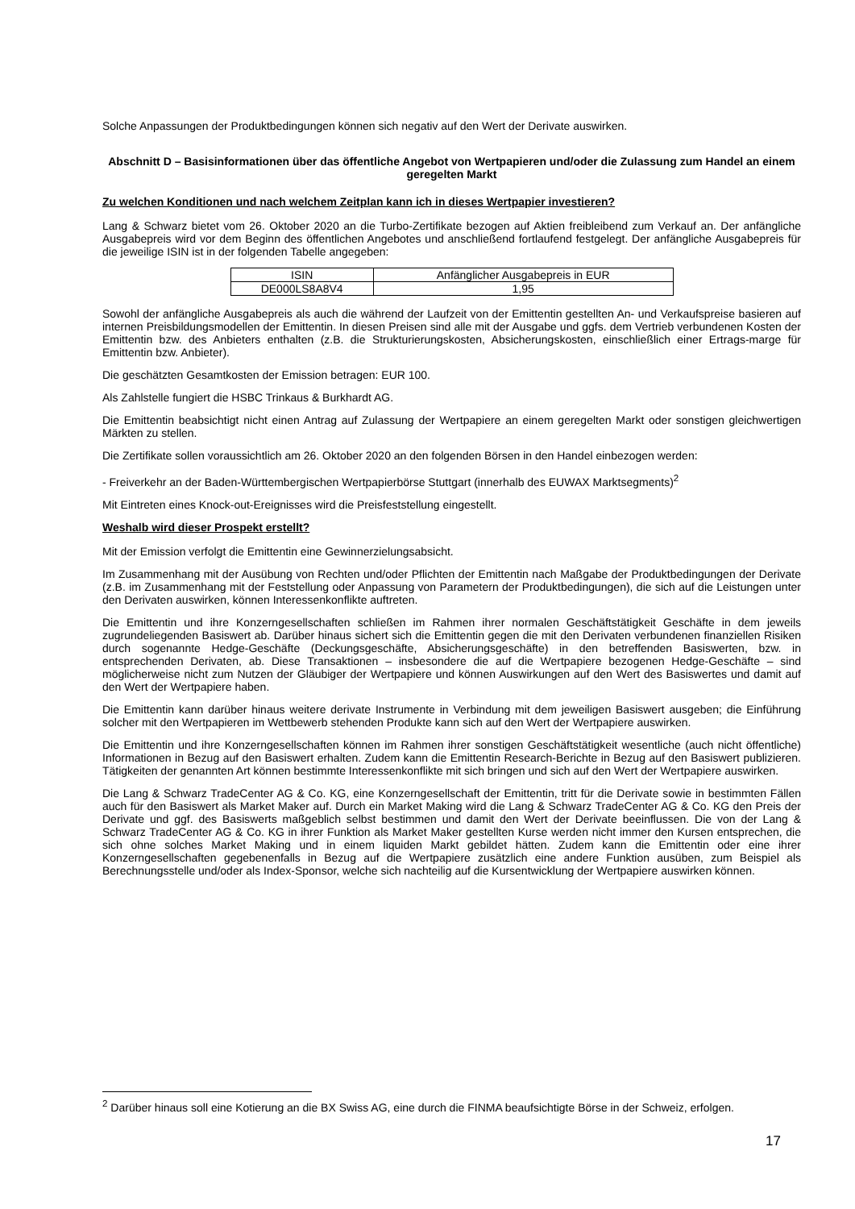Solche Anpassungen der Produktbedingungen können sich negativ auf den Wert der Derivate auswirken.
Abschnitt D – Basisinformationen über das öffentliche Angebot von Wertpapieren und/oder die Zulassung zum Handel an einem geregelten Markt
Zu welchen Konditionen und nach welchem Zeitplan kann ich in dieses Wertpapier investieren?
Lang & Schwarz bietet vom 26. Oktober 2020 an die Turbo-Zertifikate bezogen auf Aktien freibleibend zum Verkauf an. Der anfängliche Ausgabepreis wird vor dem Beginn des öffentlichen Angebotes und anschließend fortlaufend festgelegt. Der anfängliche Ausgabepreis für die jeweilige ISIN ist in der folgenden Tabelle angegeben:
| ISIN | Anfänglicher Ausgabepreis in EUR |
| DE000LS8A8V4 | 1,95 |
Sowohl der anfängliche Ausgabepreis als auch die während der Laufzeit von der Emittentin gestellten An- und Verkaufspreise basieren auf internen Preisbildungsmodellen der Emittentin. In diesen Preisen sind alle mit der Ausgabe und ggfs. dem Vertrieb verbundenen Kosten der Emittentin bzw. des Anbieters enthalten (z.B. die Strukturierungskosten, Absicherungskosten, einschließlich einer Ertrags-marge für Emittentin bzw. Anbieter).
Die geschätzten Gesamtkosten der Emission betragen: EUR 100.
Als Zahlstelle fungiert die HSBC Trinkaus & Burkhardt AG.
Die Emittentin beabsichtigt nicht einen Antrag auf Zulassung der Wertpapiere an einem geregelten Markt oder sonstigen gleichwertigen Märkten zu stellen.
Die Zertifikate sollen voraussichtlich am 26. Oktober 2020 an den folgenden Börsen in den Handel einbezogen werden:
- Freiverkehr an der Baden-Württembergischen Wertpapierbörse Stuttgart (innerhalb des EUWAX Marktsegments)<sup>2</sup>
Mit Eintreten eines Knock-out-Ereignisses wird die Preisfeststellung eingestellt.
Weshalb wird dieser Prospekt erstellt?
Mit der Emission verfolgt die Emittentin eine Gewinnerzielungsabsicht.
Im Zusammenhang mit der Ausübung von Rechten und/oder Pflichten der Emittentin nach Maßgabe der Produktbedingungen der Derivate (z.B. im Zusammenhang mit der Feststellung oder Anpassung von Parametern der Produktbedingungen), die sich auf die Leistungen unter den Derivaten auswirken, können Interessenkonflikte auftreten.
Die Emittentin und ihre Konzerngesellschaften schließen im Rahmen ihrer normalen Geschäftstätigkeit Geschäfte in dem jeweils zugrundeliegenden Basiswert ab. Darüber hinaus sichert sich die Emittentin gegen die mit den Derivaten verbundenen finanziellen Risiken durch sogenannte Hedge-Geschäfte (Deckungsgeschäfte, Absicherungsgeschäfte) in den betreffenden Basiswerten, bzw. in entsprechenden Derivaten, ab. Diese Transaktionen – insbesondere die auf die Wertpapiere bezogenen Hedge-Geschäfte – sind möglicherweise nicht zum Nutzen der Gläubiger der Wertpapiere und können Auswirkungen auf den Wert des Basiswertes und damit auf den Wert der Wertpapiere haben.
Die Emittentin kann darüber hinaus weitere derivate Instrumente in Verbindung mit dem jeweiligen Basiswert ausgeben; die Einführung solcher mit den Wertpapieren im Wettbewerb stehenden Produkte kann sich auf den Wert der Wertpapiere auswirken.
Die Emittentin und ihre Konzerngesellschaften können im Rahmen ihrer sonstigen Geschäftstätigkeit wesentliche (auch nicht öffentliche) Informationen in Bezug auf den Basiswert erhalten. Zudem kann die Emittentin Research-Berichte in Bezug auf den Basiswert publizieren. Tätigkeiten der genannten Art können bestimmte Interessenkonflikte mit sich bringen und sich auf den Wert der Wertpapiere auswirken.
Die Lang & Schwarz TradeCenter AG & Co. KG, eine Konzerngesellschaft der Emittentin, tritt für die Derivate sowie in bestimmten Fällen auch für den Basiswert als Market Maker auf. Durch ein Market Making wird die Lang & Schwarz TradeCenter AG & Co. KG den Preis der Derivate und ggf. des Basiswerts maßgeblich selbst bestimmen und damit den Wert der Derivate beeinflussen. Die von der Lang & Schwarz TradeCenter AG & Co. KG in ihrer Funktion als Market Maker gestellten Kurse werden nicht immer den Kursen entsprechen, die sich ohne solches Market Making und in einem liquiden Markt gebildet hätten. Zudem kann die Emittentin oder eine ihrer Konzerngesellschaften gegebenenfalls in Bezug auf die Wertpapiere zusätzlich eine andere Funktion ausüben, zum Beispiel als Berechnungsstelle und/oder als Index-Sponsor, welche sich nachteilig auf die Kursentwicklung der Wertpapiere auswirken können.
<sup>2</sup> Darüber hinaus soll eine Kotierung an die BX Swiss AG, eine durch die FINMA beaufsichtigte Börse in der Schweiz, erfolgen.
17